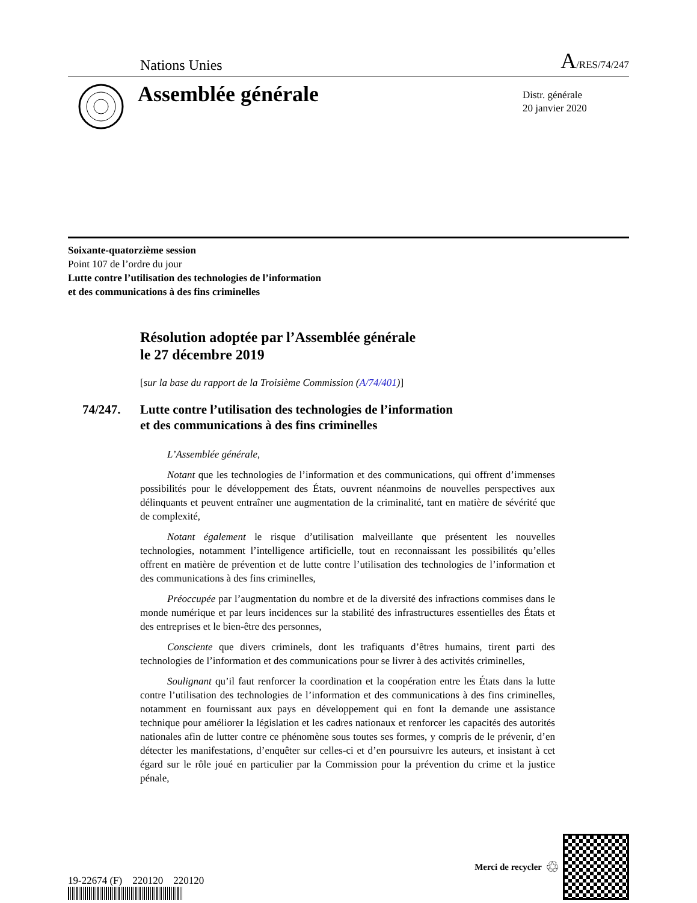Nations Unies A/RES/74/247
Assemblée générale
Distr. générale
20 janvier 2020
Soixante-quatorzième session
Point 107 de l’ordre du jour
Lutte contre l’utilisation des technologies de l’information
et des communications à des fins criminelles
Résolution adoptée par l’Assemblée générale
le 27 décembre 2019
[sur la base du rapport de la Troisième Commission (A/74/401)]
74/247. Lutte contre l’utilisation des technologies de l’information
et des communications à des fins criminelles
L’Assemblée générale,
Notant que les technologies de l’information et des communications, qui offrent d’immenses possibilités pour le développement des États, ouvrent néanmoins de nouvelles perspectives aux délinquants et peuvent entraîner une augmentation de la criminalité, tant en matière de sévérité que de complexité,
Notant également le risque d’utilisation malveillante que présentent les nouvelles technologies, notamment l’intelligence artificielle, tout en reconnaissant les possibilités qu’elles offrent en matière de prévention et de lutte contre l’utilisation des technologies de l’information et des communications à des fins criminelles,
Préoccupée par l’augmentation du nombre et de la diversité des infractions commises dans le monde numérique et par leurs incidences sur la stabilité des infrastructures essentielles des États et des entreprises et le bien-être des personnes,
Consciente que divers criminels, dont les trafiquants d’êtres humains, tirent parti des technologies de l’information et des communications pour se livrer à des activités criminelles,
Soulignant qu’il faut renforcer la coordination et la coopération entre les États dans la lutte contre l’utilisation des technologies de l’information et des communications à des fins criminelles, notamment en fournissant aux pays en développement qui en font la demande une assistance technique pour améliorer la législation et les cadres nationaux et renforcer les capacités des autorités nationales afin de lutter contre ce phénomène sous toutes ses formes, y compris de le prévenir, d’en détecter les manifestations, d’enquêter sur celles-ci et d’en poursuivre les auteurs, et insistant à cet égard sur le rôle joué en particulier par la Commission pour la prévention du crime et la justice pénale,
19-22674 (F) 220120 220120
Merci de recycler ♲